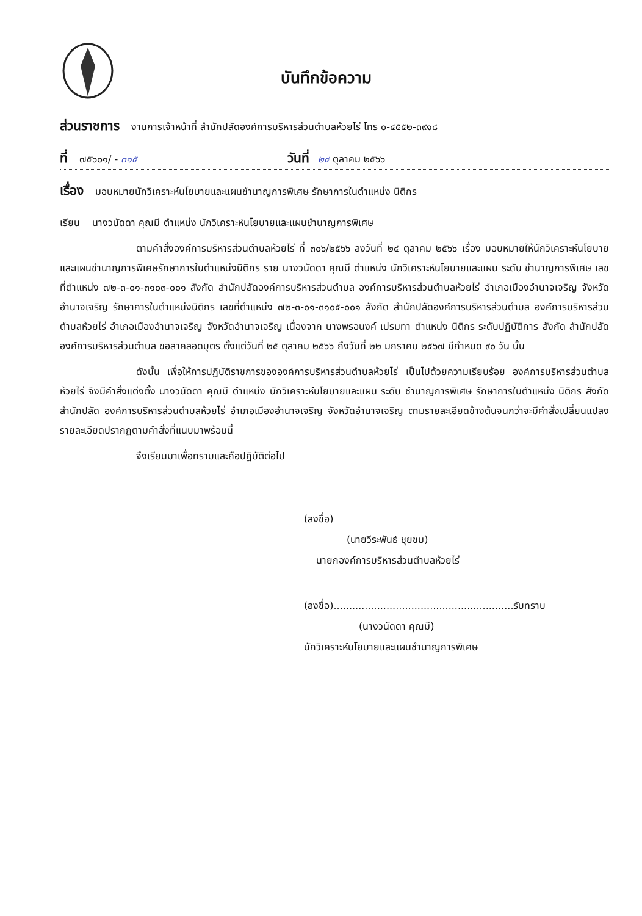บันทึกข้อความ
ส่วนราชการ งานการเจ้าหน้าที่ สำนักปลัดองค์การบริหารส่วนตำบลห้วยไร่ โทร ๐-๔๕๕๒-๓๙๑๘
ที่ ๗๕๖๐๑/ - ๓๑๕ วันที่ ๒๔ ตุลาคม ๒๕๖๖
เรื่อง มอบหมายนักวิเคราะห์นโยบายและแผนชำนาญการพิเศษ รักษาการในตำแหน่ง นิติกร
เรียน นางวนัดดา คุณมี ตำแหน่ง นักวิเคราะห์นโยบายและแผนชำนาญการพิเศษ
ตามคำสั่งองค์การบริหารส่วนตำบลห้วยไร่ ที่ ๓๐๖/๒๕๖๖ ลงวันที่ ๒๔ ตุลาคม ๒๕๖๖ เรื่อง มอบหมายให้นักวิเคราะห์นโยบายและแผนชำนาญการพิเศษรักษาการในตำแหน่งนิติกร ราย นางวนัดดา คุณมี ตำแหน่ง นักวิเคราะห์นโยบายและแผน ระดับ ชำนาญการพิเศษ เลขที่ตำแหน่ง ๗๒-๓-๐๑-๓๑๐๓-๐๐๑ สังกัด สำนักปลัดองค์การบริหารส่วนตำบล องค์การบริหารส่วนตำบลห้วยไร่ อำเภอเมืองอำนาจเจริญ จังหวัดอำนาจเจริญ รักษาการในตำแหน่งนิติกร เลขที่ตำแหน่ง ๗๒-๓-๐๑-๓๑๐๕-๐๐๑ สังกัด สำนักปลัดองค์การบริหารส่วนตำบล องค์การบริหารส่วนตำบลห้วยไร่ อำเภอเมืองอำนาจเจริญ จังหวัดอำนาจเจริญ เนื่องจาก นางพรอนงค์ เปรมทา ตำแหน่ง นิติกร ระดับปฏิบัติการ สังกัด สำนักปลัดองค์การบริหารส่วนตำบล ขอลาคลอดบุตร ตั้งแต่วันที่ ๒๕ ตุลาคม ๒๕๖๖ ถึงวันที่ ๒๒ มกราคม ๒๕๖๗ มีกำหนด ๙๐ วัน นั้น
ดังนั้น เพื่อให้การปฏิบัติราชการขององค์การบริหารส่วนตำบลห้วยไร่ เป็นไปด้วยความเรียบร้อย องค์การบริหารส่วนตำบลห้วยไร่ จึงมีคำสั่งแต่งตั้ง นางวนัดดา คุณมี ตำแหน่ง นักวิเคราะห์นโยบายและแผน ระดับ ชำนาญการพิเศษ รักษาการในตำแหน่ง นิติกร สังกัด สำนักปลัด องค์การบริหารส่วนตำบลห้วยไร่ อำเภอเมืองอำนาจเจริญ จังหวัดอำนาจเจริญ ตามรายละเอียดข้างต้นจนกว่าจะมีคำสั่งเปลี่ยนแปลง รายละเอียดปรากฏตามคำสั่งที่แนบมาพร้อมนี้
จึงเรียนมาเพื่อทราบและถือปฏิบัติต่อไป
(ลงชื่อ)
(นายวีระพันธ์ ชุยชม)
นายกองค์การบริหารส่วนตำบลห้วยไร่
(ลงชื่อ)..........................................................รับทราบ
(นางวนัดดา คุณมี)
นักวิเคราะห์นโยบายและแผนชำนาญการพิเศษ